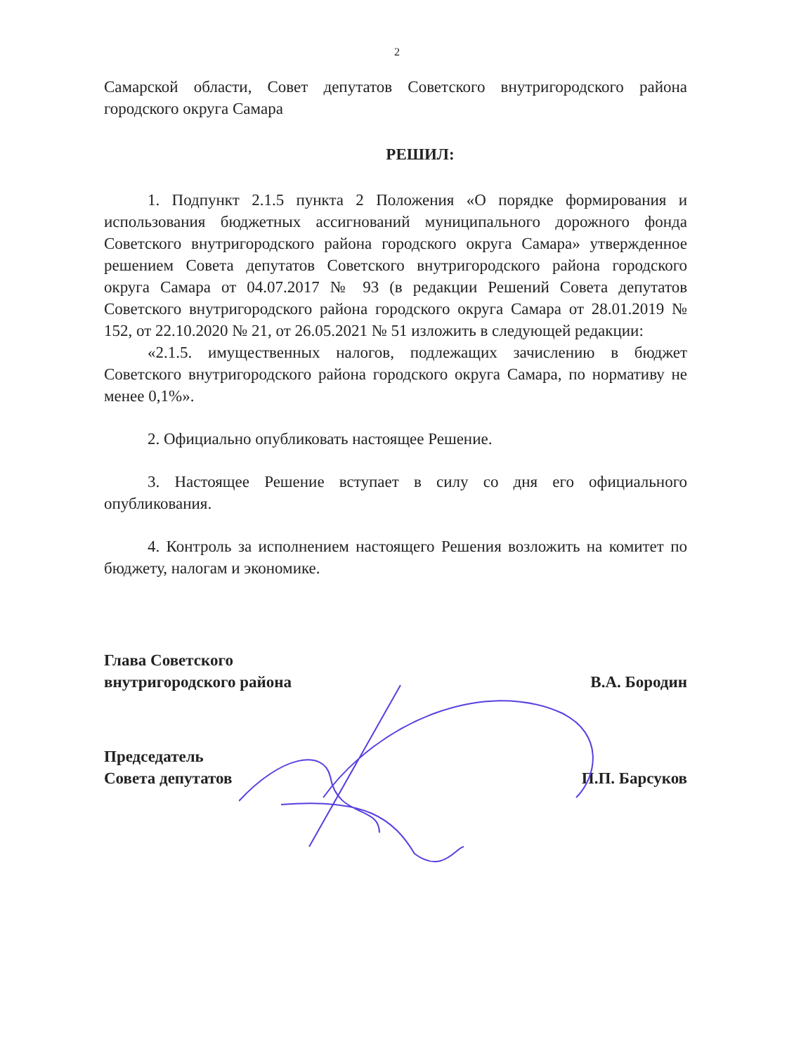2
Самарской области, Совет депутатов Советского внутригородского района городского округа Самара
РЕШИЛ:
1. Подпункт 2.1.5 пункта 2 Положения «О порядке формирования и использования бюджетных ассигнований муниципального дорожного фонда Советского внутригородского района городского округа Самара» утвержденное решением Совета депутатов Советского внутригородского района городского округа Самара от 04.07.2017 № 93 (в редакции Решений Совета депутатов Советского внутригородского района городского округа Самара от 28.01.2019 № 152, от 22.10.2020 № 21, от 26.05.2021 № 51 изложить в следующей редакции:
«2.1.5. имущественных налогов, подлежащих зачислению в бюджет Советского внутригородского района городского округа Самара, по нормативу не менее 0,1%».
2. Официально опубликовать настоящее Решение.
3. Настоящее Решение вступает в силу со дня его официального опубликования.
4. Контроль за исполнением настоящего Решения возложить на комитет по бюджету, налогам и экономике.
Глава Советского
внутригородского района
В.А. Бородин
Председатель
Совета депутатов
П.П. Барсуков